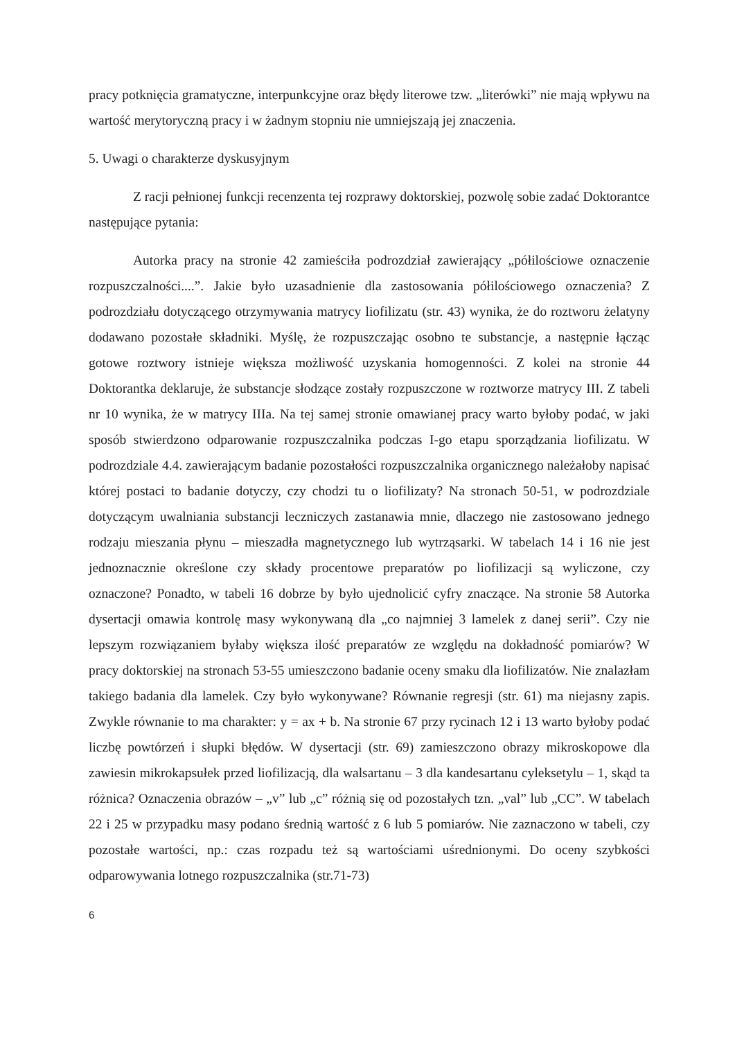pracy potknięcia gramatyczne, interpunkcyjne oraz błędy literowe tzw. „literówki” nie mają wpływu na wartość merytoryczną pracy i w żadnym stopniu nie umniejszają jej znaczenia.
5. Uwagi o charakterze dyskusyjnym
Z racji pełnionej funkcji recenzenta tej rozprawy doktorskiej, pozwolę sobie zadać Doktorantce następujące pytania:
Autorka pracy na stronie 42 zamieściła podrozdział zawierający „półilościowe oznaczenie rozpuszczalności....”. Jakie było uzasadnienie dla zastosowania półilościowego oznaczenia? Z podrozdziału dotyczącego otrzymywania matrycy liofilizatu (str. 43) wynika, że do roztworu żelatyny dodawano pozostałe składniki. Myślę, że rozpuszczając osobno te substancje, a następnie łącząc gotowe roztwory istnieje większa możliwość uzyskania homogenności. Z kolei na stronie 44 Doktorantka deklaruje, że substancje słodzące zostały rozpuszczone w roztworze matrycy III. Z tabeli nr 10 wynika, że w matrycy IIIa. Na tej samej stronie omawianej pracy warto byłoby podać, w jaki sposób stwierdzono odparowanie rozpuszczalnika podczas I-go etapu sporządzania liofilizatu. W podrozdziale 4.4. zawierającym badanie pozostałości rozpuszczalnika organicznego należałoby napisać której postaci to badanie dotyczy, czy chodzi tu o liofilizaty? Na stronach 50-51, w podrozdziale dotyczącym uwalniania substancji leczniczych zastanawia mnie, dlaczego nie zastosowano jednego rodzaju mieszania płynu – mieszadła magnetycznego lub wytrząsarki. W tabelach 14 i 16 nie jest jednoznacznie określone czy składy procentowe preparatów po liofilizacji są wyliczone, czy oznaczone? Ponadto, w tabeli 16 dobrze by było ujednolicić cyfry znaczące. Na stronie 58 Autorka dysertacji omawia kontrolę masy wykonywaną dla „co najmniej 3 lamelek z danej serii”. Czy nie lepszym rozwiązaniem byłaby większa ilość preparatów ze względu na dokładność pomiarów? W pracy doktorskiej na stronach 53-55 umieszczono badanie oceny smaku dla liofilizatów. Nie znalazłam takiego badania dla lamelek. Czy było wykonywane? Równanie regresji (str. 61) ma niejasny zapis. Zwykle równanie to ma charakter: y = ax + b. Na stronie 67 przy rycinach 12 i 13 warto byłoby podać liczbę powtórzeń i słupki błędów. W dysertacji (str. 69) zamieszczono obrazy mikroskopowe dla zawiesin mikrokapsułek przed liofilizacją, dla walsartanu – 3 dla kandesartanu cyleksetylu – 1, skąd ta różnica? Oznaczenia obrazów – „v” lub „c” różnią się od pozostałych tzn. „val” lub „CC”. W tabelach 22 i 25 w przypadku masy podano średnią wartość z 6 lub 5 pomiarów. Nie zaznaczono w tabeli, czy pozostałe wartości, np.: czas rozpadu też są wartościami uśrednionymi. Do oceny szybkości odparowywania lotnego rozpuszczalnika (str.71-73)
6